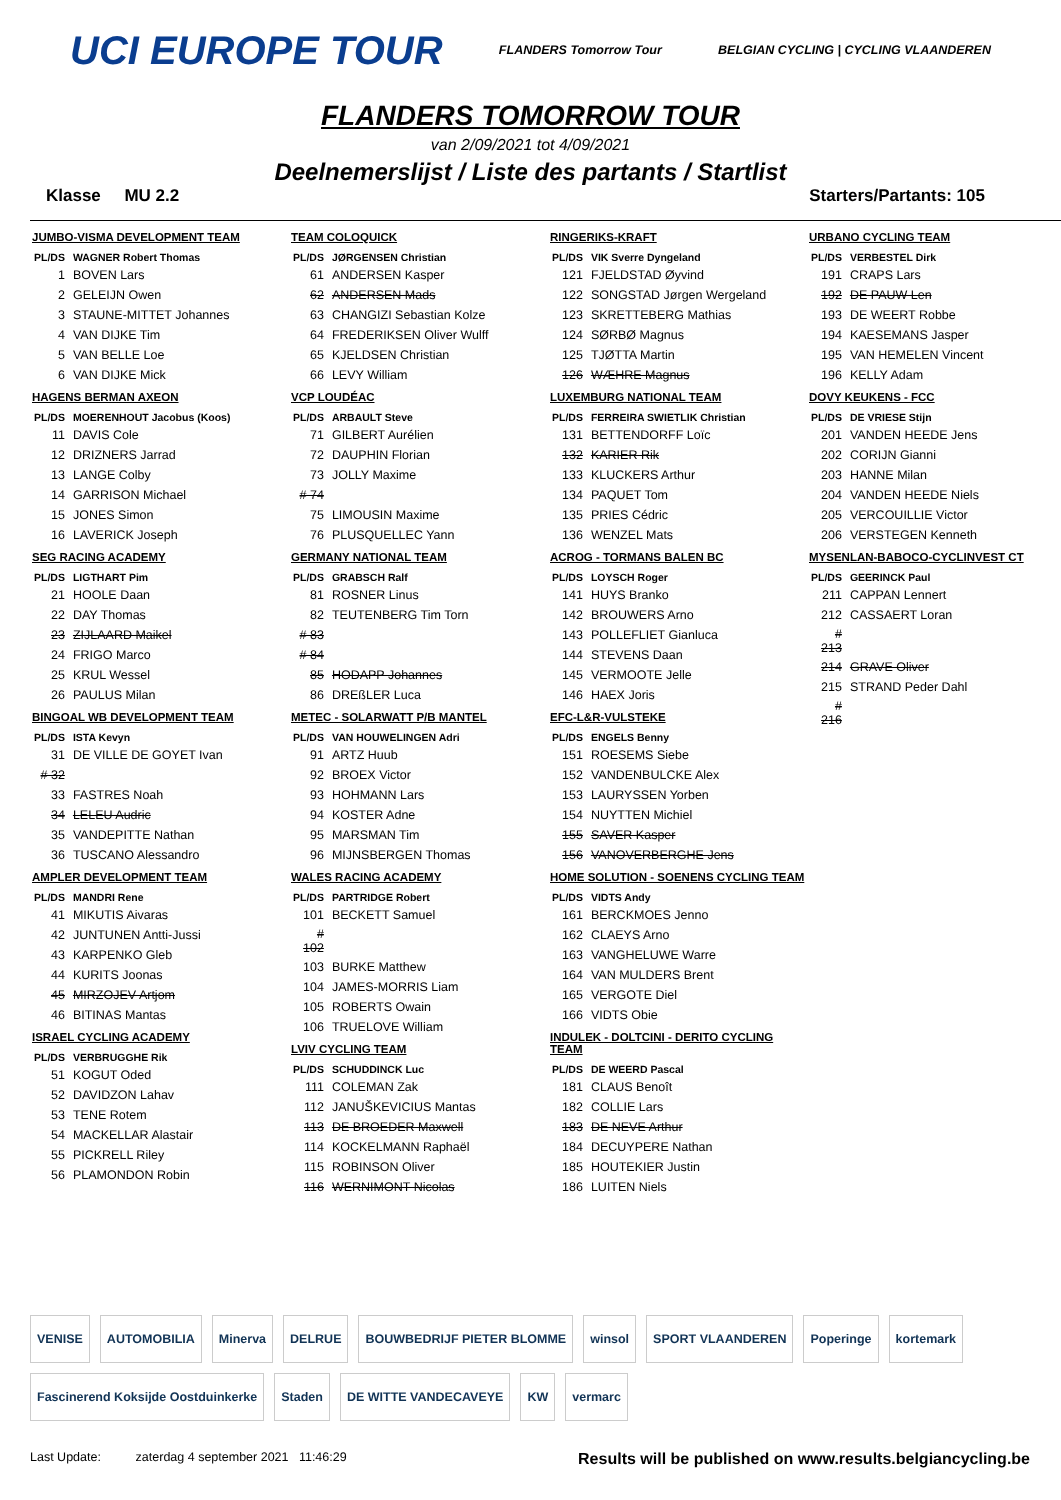UCI EUROPE TOUR FLANDERS Tomorrow Tour BELGIAN CYCLING | CYCLING VLAANDEREN
FLANDERS TOMORROW TOUR
van 2/09/2021 tot 4/09/2021
Deelnemerslijst / Liste des partants / Startlist
Klasse MU 2.2 Starters/Partants: 105
JUMBO-VISMA DEVELOPMENT TEAM
| PL/DS | WAGNER Robert Thomas |
| --- | --- |
| 1 | BOVEN Lars |
| 2 | GELEIJN Owen |
| 3 | STAUNE-MITTET Johannes |
| 4 | VAN DIJKE Tim |
| 5 | VAN BELLE Loe |
| 6 | VAN DIJKE Mick |
HAGENS BERMAN AXEON
| PL/DS | MOERENHOUT Jacobus (Koos) |
| --- | --- |
| 11 | DAVIS Cole |
| 12 | DRIZNERS Jarrad |
| 13 | LANGE Colby |
| 14 | GARRISON Michael |
| 15 | JONES Simon |
| 16 | LAVERICK Joseph |
SEG RACING ACADEMY
| PL/DS | LIGTHART Pim |
| --- | --- |
| 21 | HOOLE Daan |
| 22 | DAY Thomas |
| 23 | ZIJLAARD Maikel |
| 24 | FRIGO Marco |
| 25 | KRUL Wessel |
| 26 | PAULUS Milan |
BINGOAL WB DEVELOPMENT TEAM
| PL/DS | ISTA Kevyn |
| --- | --- |
| 31 | DE VILLE DE GOYET Ivan |
| # 32 | |
| 33 | FASTRES Noah |
| 34 | LELEU Audric |
| 35 | VANDEPITTE Nathan |
| 36 | TUSCANO Alessandro |
AMPLER DEVELOPMENT TEAM
| PL/DS | MANDRI Rene |
| --- | --- |
| 41 | MIKUTIS Aivaras |
| 42 | JUNTUNEN Antti-Jussi |
| 43 | KARPENKO Gleb |
| 44 | KURITS Joonas |
| 45 | MIRZOJEV Artjom |
| 46 | BITINAS Mantas |
ISRAEL CYCLING ACADEMY
| PL/DS | VERBRUGGHE Rik |
| --- | --- |
| 51 | KOGUT Oded |
| 52 | DAVIDZON Lahav |
| 53 | TENE Rotem |
| 54 | MACKELLAR Alastair |
| 55 | PICKRELL Riley |
| 56 | PLAMONDON Robin |
TEAM COLOQUICK
| PL/DS | JØRGENSEN Christian |
| --- | --- |
| 61 | ANDERSEN Kasper |
| 62 | ANDERSEN Mads |
| 63 | CHANGIZI Sebastian Kolze |
| 64 | FREDERIKSEN Oliver Wulff |
| 65 | KJELDSEN Christian |
| 66 | LEVY William |
VCP LOUDÉAC
| PL/DS | ARBAULT Steve |
| --- | --- |
| 71 | GILBERT Aurélien |
| 72 | DAUPHIN Florian |
| 73 | JOLLY Maxime |
| # 74 | |
| 75 | LIMOUSIN Maxime |
| 76 | PLUSQUELLEC Yann |
GERMANY NATIONAL TEAM
| PL/DS | GRABSCH Ralf |
| --- | --- |
| 81 | ROSNER Linus |
| 82 | TEUTENBERG Tim Torn |
| # 83 | |
| # 84 | |
| 85 | HODAPP Johannes |
| 86 | DREßLER Luca |
METEC - SOLARWATT P/B MANTEL
| PL/DS | VAN HOUWELINGEN Adri |
| --- | --- |
| 91 | ARTZ Huub |
| 92 | BROEX Victor |
| 93 | HOHMANN Lars |
| 94 | KOSTER Adne |
| 95 | MARSMAN Tim |
| 96 | MIJNSBERGEN Thomas |
WALES RACING ACADEMY
| PL/DS | PARTRIDGE Robert |
| --- | --- |
| 101 | BECKETT Samuel |
| # 102 | |
| 103 | BURKE Matthew |
| 104 | JAMES-MORRIS Liam |
| 105 | ROBERTS Owain |
| 106 | TRUELOVE William |
LVIV CYCLING TEAM
| PL/DS | SCHUDDINCK Luc |
| --- | --- |
| 111 | COLEMAN Zak |
| 112 | JANUŠKEVICIUS Mantas |
| 113 | DE BROEDER Maxwell |
| 114 | KOCKELMANN Raphaël |
| 115 | ROBINSON Oliver |
| 116 | WERNIMONT Nicolas |
RINGERIKS-KRAFT
| PL/DS | VIK Sverre Dyngeland |
| --- | --- |
| 121 | FJELDSTAD Øyvind |
| 122 | SONGSTAD Jørgen Wergeland |
| 123 | SKRETTEBERG Mathias |
| 124 | SØRBØ Magnus |
| 125 | TJØTTA Martin |
| 126 | WÆHRE Magnus |
LUXEMBURG NATIONAL TEAM
| PL/DS | FERREIRA SWIETLIK Christian |
| --- | --- |
| 131 | BETTENDORFF Loïc |
| 132 | KARIER Rik |
| 133 | KLUCKERS Arthur |
| 134 | PAQUET Tom |
| 135 | PRIES Cédric |
| 136 | WENZEL Mats |
ACROG - TORMANS BALEN BC
| PL/DS | LOYSCH Roger |
| --- | --- |
| 141 | HUYS Branko |
| 142 | BROUWERS Arno |
| 143 | POLLEFLIET Gianluca |
| 144 | STEVENS Daan |
| 145 | VERMOOTE Jelle |
| 146 | HAEX Joris |
EFC-L&R-VULSTEKE
| PL/DS | ENGELS Benny |
| --- | --- |
| 151 | ROESEMS Siebe |
| 152 | VANDENBULCKE Alex |
| 153 | LAURYSSEN Yorben |
| 154 | NUYTTEN Michiel |
| 155 | SAVER Kasper |
| 156 | VANOVERBERGHE Jens |
HOME SOLUTION - SOENENS CYCLING TEAM
| PL/DS | VIDTS Andy |
| --- | --- |
| 161 | BERCKMOES Jenno |
| 162 | CLAEYS Arno |
| 163 | VANGHELUWE Warre |
| 164 | VAN MULDERS Brent |
| 165 | VERGOTE Diel |
| 166 | VIDTS Obie |
INDULEK - DOLTCINI - DERITO CYCLING TEAM
| PL/DS | DE WEERD Pascal |
| --- | --- |
| 181 | CLAUS Benoît |
| 182 | COLLIE Lars |
| 183 | DE NEVE Arthur |
| 184 | DECUYPERE Nathan |
| 185 | HOUTEKIER Justin |
| 186 | LUITEN Niels |
URBANO CYCLING TEAM
| PL/DS | VERBESTEL Dirk |
| --- | --- |
| 191 | CRAPS Lars |
| 192 | DE PAUW Len |
| 193 | DE WEERT Robbe |
| 194 | KAESEMANS Jasper |
| 195 | VAN HEMELEN Vincent |
| 196 | KELLY Adam |
DOVY KEUKENS - FCC
| PL/DS | DE VRIESE Stijn |
| --- | --- |
| 201 | VANDEN HEEDE Jens |
| 202 | CORIJN Gianni |
| 203 | HANNE Milan |
| 204 | VANDEN HEEDE Niels |
| 205 | VERCOUILLIE Victor |
| 206 | VERSTEGEN Kenneth |
MYSENLAN-BABOCO-CYCLINVEST CT
| PL/DS | GEERINCK Paul |
| --- | --- |
| 211 | CAPPAN Lennert |
| 212 | CASSAERT Loran |
| # 213 | |
| 214 | GRAVE Oliver |
| 215 | STRAND Peder Dahl |
| # 216 | |
VENISE AUTOMOBILIA Minerva DELRUE BOUWBEDRIJF PIETER BLOMME winsol SPORT VLAANDEREN Poperinge kortemark Fascinerend Koksijde Oostduinkerke Staden DE WITTE VANDECAVEYE KW vermarc
Last Update: zaterdag 4 september 2021 11:46:29 Results will be published on www.results.belgiancycling.be